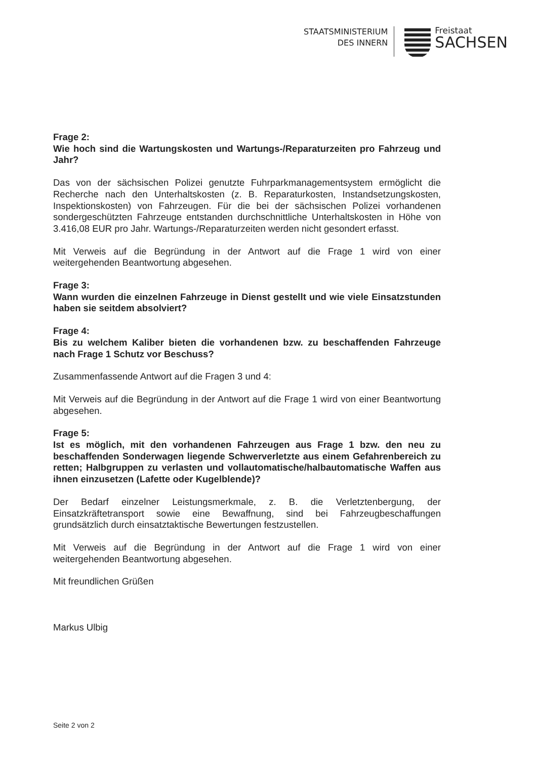STAATSMINISTERIUM
DES INNERN
Freistaat
SACHSEN
Frage 2:
Wie hoch sind die Wartungskosten und Wartungs-/Reparaturzeiten pro Fahrzeug und Jahr?
Das von der sächsischen Polizei genutzte Fuhrparkmanagementsystem ermöglicht die Recherche nach den Unterhaltskosten (z. B. Reparaturkosten, Instandsetzungskosten, Inspektionskosten) von Fahrzeugen. Für die bei der sächsischen Polizei vorhandenen sondergeschützten Fahrzeuge entstanden durchschnittliche Unterhaltskosten in Höhe von 3.416,08 EUR pro Jahr. Wartungs-/Reparaturzeiten werden nicht gesondert erfasst.
Mit Verweis auf die Begründung in der Antwort auf die Frage 1 wird von einer weitergehenden Beantwortung abgesehen.
Frage 3:
Wann wurden die einzelnen Fahrzeuge in Dienst gestellt und wie viele Einsatzstunden haben sie seitdem absolviert?
Frage 4:
Bis zu welchem Kaliber bieten die vorhandenen bzw. zu beschaffenden Fahrzeuge nach Frage 1 Schutz vor Beschuss?
Zusammenfassende Antwort auf die Fragen 3 und 4:
Mit Verweis auf die Begründung in der Antwort auf die Frage 1 wird von einer Beantwortung abgesehen.
Frage 5:
Ist es möglich, mit den vorhandenen Fahrzeugen aus Frage 1 bzw. den neu zu beschaffenden Sonderwagen liegende Schwerverletzte aus einem Gefahrenbereich zu retten; Halbgruppen zu verlasten und vollautomatische/halbautomatische Waffen aus ihnen einzusetzen (Lafette oder Kugelblende)?
Der Bedarf einzelner Leistungsmerkmale, z. B. die Verletztenbergung, der Einsatzkräftetransport sowie eine Bewaffnung, sind bei Fahrzeugbeschaffungen grundsätzlich durch einsatztaktische Bewertungen festzustellen.
Mit Verweis auf die Begründung in der Antwort auf die Frage 1 wird von einer weitergehenden Beantwortung abgesehen.
Mit freundlichen Grüßen
Markus Ulbig
Seite 2 von 2